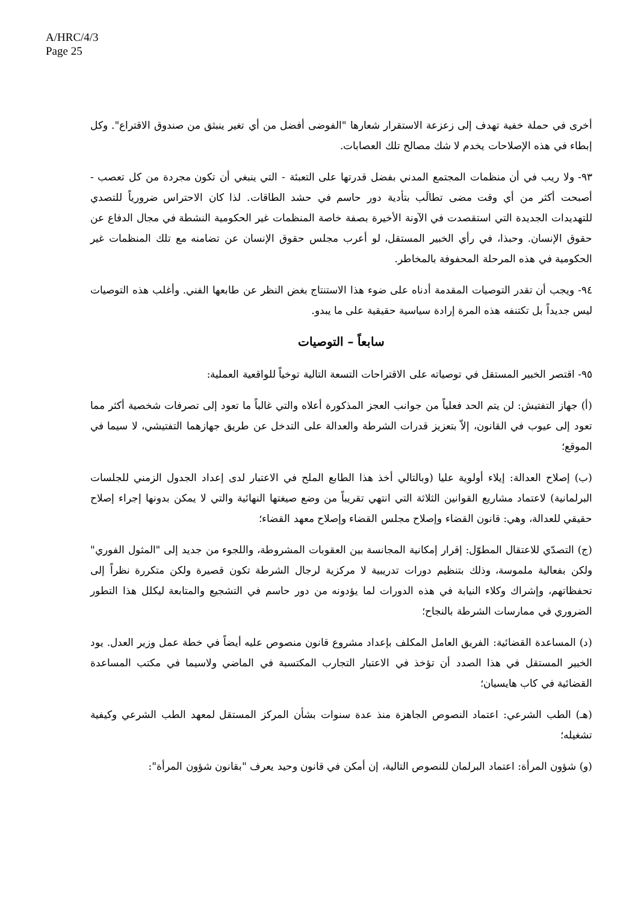A/HRC/4/3
Page 25
أخرى في حملة خفية تهدف إلى زعزعة الاستقرار شعارها "الفوضى أفضل من أي تغير ينبثق من صندوق الاقتراع". وكل إبطاء في هذه الإصلاحات يخدم لا شك مصالح تلك العصابات.
٩٣- ولا ريب في أن منظمات المجتمع المدني بفضل قدرتها على التعبئة - التي ينبغي أن تكون مجردة من كل تعصب - أصبحت أكثر من أي وقت مضى تطالَب بتأدية دور حاسم في حشد الطاقات. لذا كان الاحتراس ضرورياً للتصدي للتهديدات الجديدة التي استقصدت في الآونة الأخيرة بصفة خاصة المنظمات غير الحكومية النشطة في مجال الدفاع عن حقوق الإنسان. وحبذا، في رأي الخبير المستقل، لو أعرب مجلس حقوق الإنسان عن تضامنه مع تلك المنظمات غير الحكومية في هذه المرحلة المحفوفة بالمخاطر.
٩٤- ويجب أن تقدر التوصيات المقدمة أدناه على ضوء هذا الاستنتاج بغض النظر عن طابعها الفني. وأغلب هذه التوصيات ليس جديداً بل تكتنفه هذه المرة إرادة سياسية حقيقية على ما يبدو.
سابعاً – التوصيات
٩٥- اقتصر الخبير المستقل في توصياته على الاقتراحات التسعة التالية توخياً للواقعية العملية:
(أ) جهاز التفتيش: لن يتم الحد فعلياً من جوانب العجز المذكورة أعلاه والتي غالباً ما تعود إلى تصرفات شخصية أكثر مما تعود إلى عيوب في القانون، إلاّ بتعزيز قدرات الشرطة والعدالة على التدخل عن طريق جهازهما التفتيشي، لا سيما في الموقع؛
(ب) إصلاح العدالة: إيلاء أولوية عليا (وبالتالي أخذ هذا الطابع الملح في الاعتبار لدى إعداد الجدول الزمني للجلسات البرلمانية) لاعتماد مشاريع القوانين الثلاثة التي انتهي تقريباً من وضع صيغتها النهائية والتي لا يمكن بدونها إجراء إصلاح حقيقي للعدالة، وهي: قانون القضاء وإصلاح مجلس القضاء وإصلاح معهد القضاء؛
(ج) التصدّي للاعتقال المطوّل: إقرار إمكانية المجانسة بين العقوبات المشروطة، واللجوء من جديد إلى "المثول الفوري" ولكن بفعالية ملموسة، وذلك بتنظيم دورات تدريبية لا مركزية لرجال الشرطة تكون قصيرة ولكن متكررة نظراً إلى تحفظاتهم، وإشراك وكلاء النيابة في هذه الدورات لما يؤدونه من دور حاسم في التشجيع والمتابعة ليكلل هذا التطور الضروري في ممارسات الشرطة بالنجاح؛
(د) المساعدة القضائية: الفريق العامل المكلف بإعداد مشروع قانون منصوص عليه أيضاً في خطة عمل وزير العدل. يود الخبير المستقل في هذا الصدد أن تؤخذ في الاعتبار التجارب المكتسبة في الماضي ولاسيما في مكتب المساعدة القضائية في كاب هايسيان؛
(هـ) الطب الشرعي: اعتماد النصوص الجاهزة منذ عدة سنوات بشأن المركز المستقل لمعهد الطب الشرعي وكيفية تشغيله؛
(و) شؤون المرأة: اعتماد البرلمان للنصوص التالية، إن أمكن في قانون وحيد يعرف "بقانون شؤون المرأة":